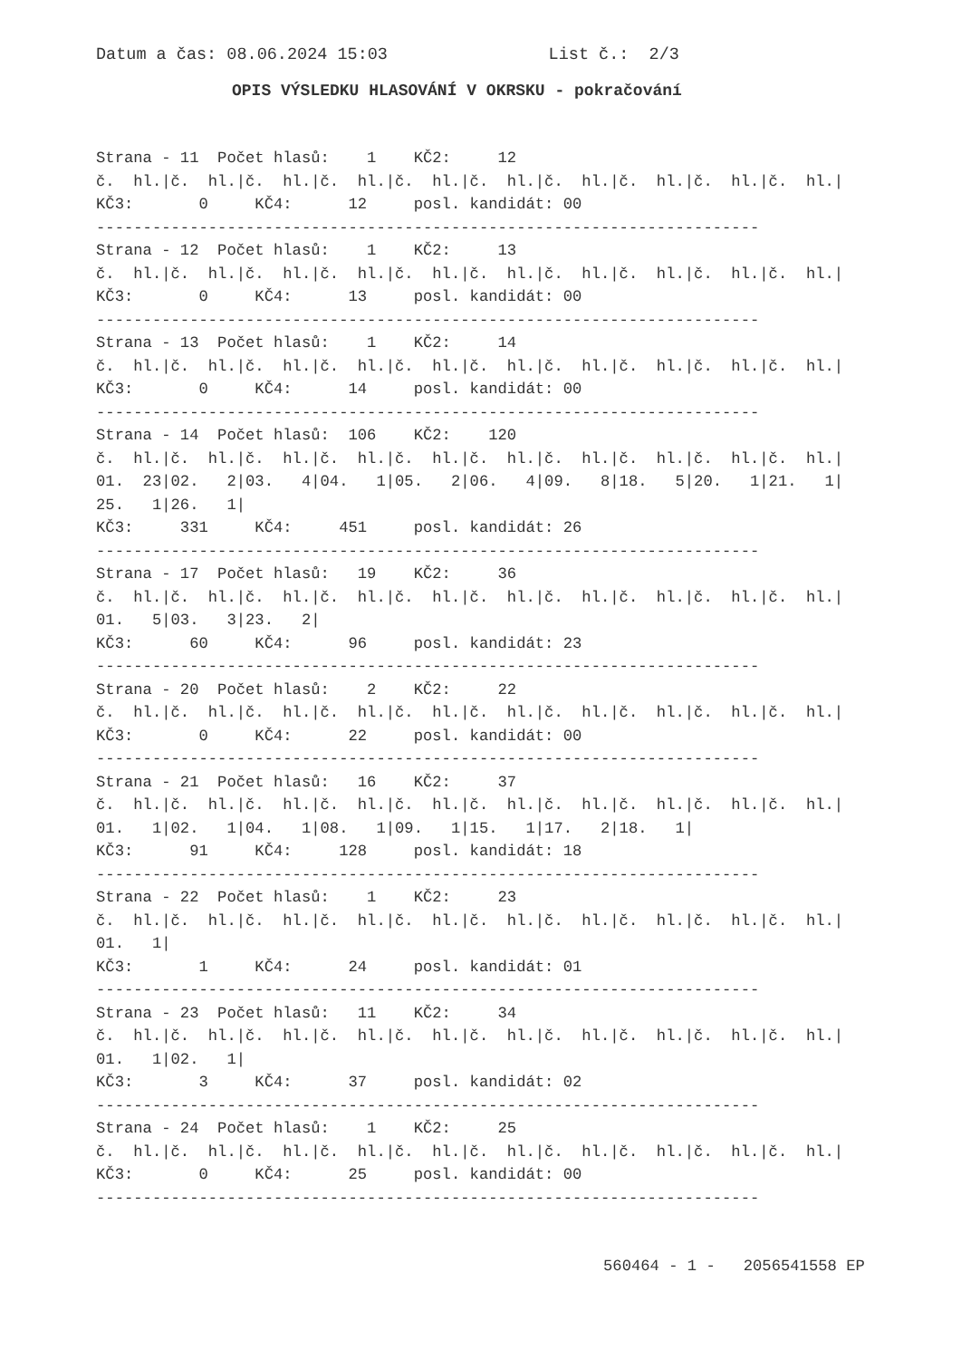Datum a čas: 08.06.2024 15:03                List č.:  2/3
OPIS VÝSLEDKU HLASOVÁNÍ V OKRSKU - pokračování
Strana - 11  Počet hlasů:    1    KČ2:     12
č.  hl.|č.  hl.|č.  hl.|č.  hl.|č.  hl.|č.  hl.|č.  hl.|č.  hl.|č.  hl.|č.  hl.|
KČ3:       0     KČ4:      12     posl. kandidát: 00
-----------------------------------------------------------------------
Strana - 12  Počet hlasů:    1    KČ2:     13
č.  hl.|č.  hl.|č.  hl.|č.  hl.|č.  hl.|č.  hl.|č.  hl.|č.  hl.|č.  hl.|č.  hl.|
KČ3:       0     KČ4:      13     posl. kandidát: 00
-----------------------------------------------------------------------
Strana - 13  Počet hlasů:    1    KČ2:     14
č.  hl.|č.  hl.|č.  hl.|č.  hl.|č.  hl.|č.  hl.|č.  hl.|č.  hl.|č.  hl.|č.  hl.|
KČ3:       0     KČ4:      14     posl. kandidát: 00
-----------------------------------------------------------------------
Strana - 14  Počet hlasů:  106    KČ2:    120
č.  hl.|č.  hl.|č.  hl.|č.  hl.|č.  hl.|č.  hl.|č.  hl.|č.  hl.|č.  hl.|č.  hl.|
01.  23|02.   2|03.   4|04.   1|05.   2|06.   4|09.   8|18.   5|20.   1|21.   1|
25.   1|26.   1|
KČ3:     331     KČ4:     451     posl. kandidát: 26
-----------------------------------------------------------------------
Strana - 17  Počet hlasů:   19    KČ2:     36
č.  hl.|č.  hl.|č.  hl.|č.  hl.|č.  hl.|č.  hl.|č.  hl.|č.  hl.|č.  hl.|č.  hl.|
01.   5|03.   3|23.   2|
KČ3:      60     KČ4:      96     posl. kandidát: 23
-----------------------------------------------------------------------
Strana - 20  Počet hlasů:    2    KČ2:     22
č.  hl.|č.  hl.|č.  hl.|č.  hl.|č.  hl.|č.  hl.|č.  hl.|č.  hl.|č.  hl.|č.  hl.|
KČ3:       0     KČ4:      22     posl. kandidát: 00
-----------------------------------------------------------------------
Strana - 21  Počet hlasů:   16    KČ2:     37
č.  hl.|č.  hl.|č.  hl.|č.  hl.|č.  hl.|č.  hl.|č.  hl.|č.  hl.|č.  hl.|č.  hl.|
01.   1|02.   1|04.   1|08.   1|09.   1|15.   1|17.   2|18.   1|
KČ3:      91     KČ4:     128     posl. kandidát: 18
-----------------------------------------------------------------------
Strana - 22  Počet hlasů:    1    KČ2:     23
č.  hl.|č.  hl.|č.  hl.|č.  hl.|č.  hl.|č.  hl.|č.  hl.|č.  hl.|č.  hl.|č.  hl.|
01.   1|
KČ3:       1     KČ4:      24     posl. kandidát: 01
-----------------------------------------------------------------------
Strana - 23  Počet hlasů:   11    KČ2:     34
č.  hl.|č.  hl.|č.  hl.|č.  hl.|č.  hl.|č.  hl.|č.  hl.|č.  hl.|č.  hl.|č.  hl.|
01.   1|02.   1|
KČ3:       3     KČ4:      37     posl. kandidát: 02
-----------------------------------------------------------------------
Strana - 24  Počet hlasů:    1    KČ2:     25
č.  hl.|č.  hl.|č.  hl.|č.  hl.|č.  hl.|č.  hl.|č.  hl.|č.  hl.|č.  hl.|č.  hl.|
KČ3:       0     KČ4:      25     posl. kandidát: 00
-----------------------------------------------------------------------
560464 - 1 -   2056541558 EP